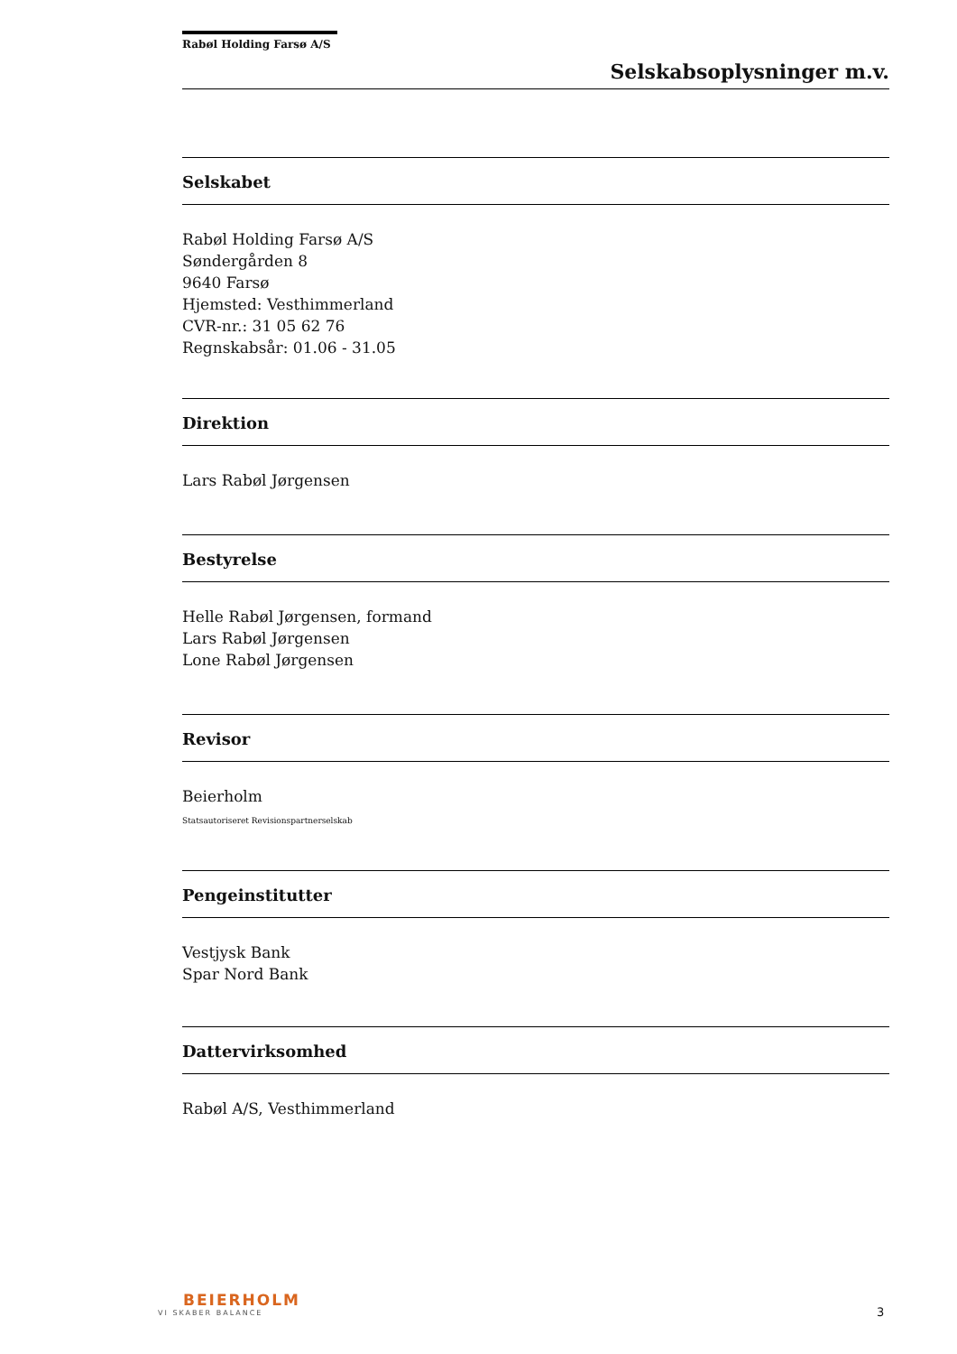Rabøl Holding Farsø A/S
Selskabsoplysninger m.v.
Selskabet
Rabøl Holding Farsø A/S
Søndergården 8
9640 Farsø
Hjemsted: Vesthimmerland
CVR-nr.: 31 05 62 76
Regnskabsår: 01.06 - 31.05
Direktion
Lars Rabøl Jørgensen
Bestyrelse
Helle Rabøl Jørgensen, formand
Lars Rabøl Jørgensen
Lone Rabøl Jørgensen
Revisor
Beierholm
Statsautoriseret Revisionspartnerselskab
Pengeinstitutter
Vestjysk Bank
Spar Nord Bank
Dattervirksomhed
Rabøl A/S, Vesthimmerland
BEIERHOLM
VI SKABER BALANCE
3